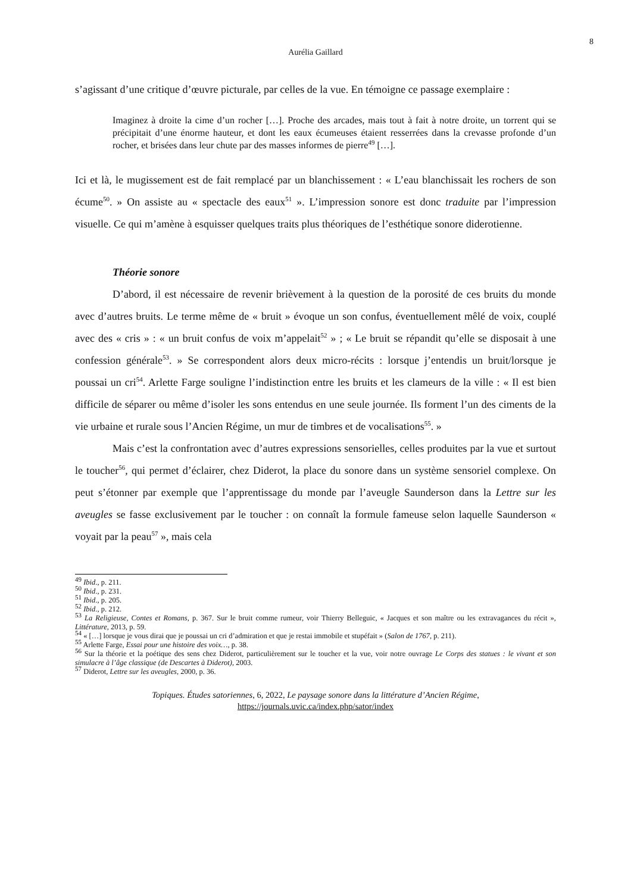8
Aurélia Gaillard
s’agissant d’une critique d’œuvre picturale, par celles de la vue. En témoigne ce passage exemplaire :
Imaginez à droite la cime d’un rocher […]. Proche des arcades, mais tout à fait à notre droite, un torrent qui se précipitait d’une énorme hauteur, et dont les eaux écumeuses étaient resserrées dans la crevasse profonde d’un rocher, et brisées dans leur chute par des masses informes de pierre<sup>49</sup> […].
Ici et là, le mugissement est de fait remplacé par un blanchissement : « L’eau blanchissait les rochers de son écume<sup>50</sup>. » On assiste au « spectacle des eaux<sup>51</sup> ». L’impression sonore est donc traduite par l’impression visuelle. Ce qui m’amène à esquisser quelques traits plus théoriques de l’esthétique sonore diderotienne.
Théorie sonore
D’abord, il est nécessaire de revenir brièvement à la question de la porosité de ces bruits du monde avec d’autres bruits. Le terme même de « bruit » évoque un son confus, éventuellement mêlé de voix, couplé avec des « cris » : « un bruit confus de voix m’appelait<sup>52</sup> » ; « Le bruit se répandit qu’elle se disposait à une confession générale<sup>53</sup>. » Se correspondent alors deux micro-récits : lorsque j’entendis un bruit/lorsque je poussai un cri<sup>54</sup>. Arlette Farge souligne l’indistinction entre les bruits et les clameurs de la ville : « Il est bien difficile de séparer ou même d’isoler les sons entendus en une seule journée. Ils forment l’un des ciments de la vie urbaine et rurale sous l’Ancien Régime, un mur de timbres et de vocalisations<sup>55</sup>. »
Mais c’est la confrontation avec d’autres expressions sensorielles, celles produites par la vue et surtout le toucher<sup>56</sup>, qui permet d’éclairer, chez Diderot, la place du sonore dans un système sensoriel complexe. On peut s’étonner par exemple que l’apprentissage du monde par l’aveugle Saunderson dans la Lettre sur les aveugles se fasse exclusivement par le toucher : on connaît la formule fameuse selon laquelle Saunderson « voyait par la peau<sup>57</sup> », mais cela
<sup>49</sup> Ibid., p. 211.
<sup>50</sup> Ibid., p. 231.
<sup>51</sup> Ibid., p. 205.
<sup>52</sup> Ibid., p. 212.
<sup>53</sup> La Religieuse, Contes et Romans, p. 367. Sur le bruit comme rumeur, voir Thierry Belleguic, « Jacques et son maître ou les extravagances du récit », Littérature, 2013, p. 59.
<sup>54</sup> « […] lorsque je vous dirai que je poussai un cri d’admiration et que je restai immobile et stupéfait » (Salon de 1767, p. 211).
<sup>55</sup> Arlette Farge, Essai pour une histoire des voix…, p. 38.
<sup>56</sup> Sur la théorie et la poétique des sens chez Diderot, particulièrement sur le toucher et la vue, voir notre ouvrage Le Corps des statues : le vivant et son simulacre à l’âge classique (de Descartes à Diderot), 2003.
<sup>57</sup> Diderot, Lettre sur les aveugles, 2000, p. 36.
Topiques. Études satoriennes, 6, 2022, Le paysage sonore dans la littérature d’Ancien Régime,
https://journals.uvic.ca/index.php/sator/index